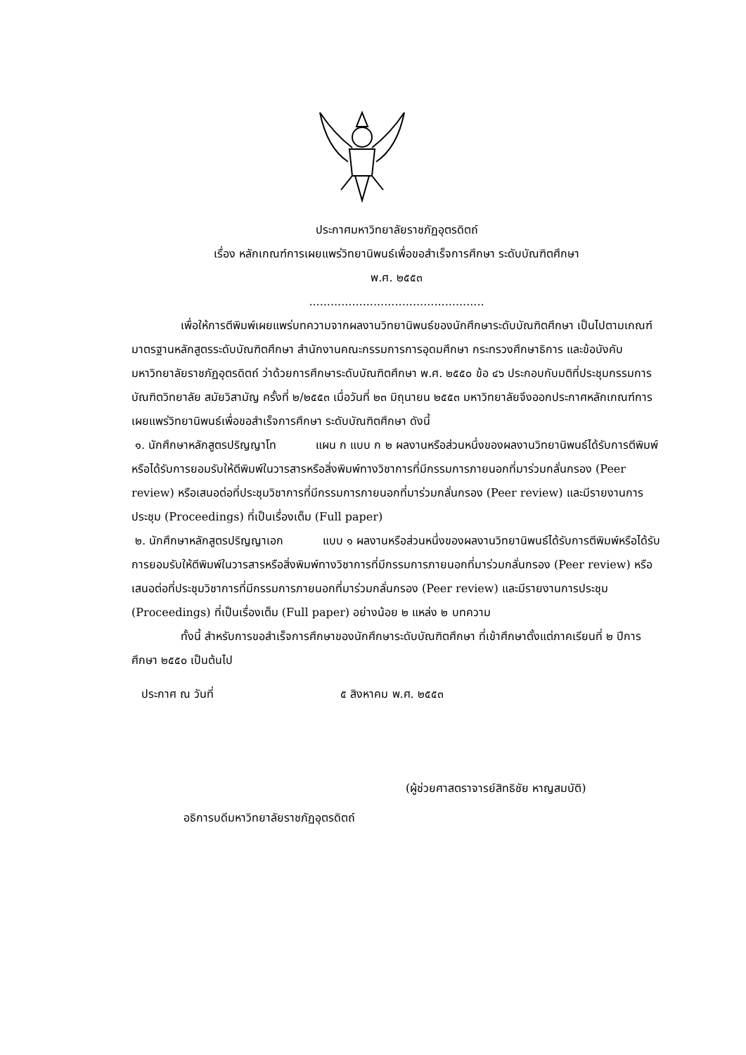ประกาศมหาวิทยาลัยราชภัฏอุตรดิตถ์
เรื่อง หลักเกณฑ์การเผยแพร่วิทยานิพนธ์เพื่อขอสำเร็จการศึกษา ระดับบัณฑิตศึกษา
พ.ศ. ๒๕๕๓
.................................................
เพื่อให้การตีพิมพ์เผยแพร่บทความจากผลงานวิทยานิพนธ์ของนักศึกษาระดับบัณฑิตศึกษา เป็นไปตามเกณฑ์มาตรฐานหลักสูตรระดับบัณฑิตศึกษา สำนักงานคณะกรรมการการอุดมศึกษา กระทรวงศึกษาธิการ และข้อบังคับมหาวิทยาลัยราชภัฏอุตรดิตถ์ ว่าด้วยการศึกษาระดับบัณฑิตศึกษา พ.ศ. ๒๕๕๐ ข้อ ๔๖ ประกอบกับมติที่ประชุมกรรมการบัณฑิตวิทยาลัย สมัยวิสามัญ ครั้งที่ ๒/๒๕๕๓ เมื่อวันที่ ๒๓ มิถุนายน ๒๕๕๓ มหาวิทยาลัยจึงออกประกาศหลักเกณฑ์การเผยแพร่วิทยานิพนธ์เพื่อขอสำเร็จการศึกษา ระดับบัณฑิตศึกษา ดังนี้
๑. นักศึกษาหลักสูตรปริญญาโท แผน ก แบบ ก ๒ ผลงานหรือส่วนหนึ่งของผลงานวิทยานิพนธ์ได้รับการตีพิมพ์หรือได้รับการยอมรับให้ตีพิมพ์ในวารสารหรือสิ่งพิมพ์ทางวิชาการที่มีกรรมการภายนอกที่มาร่วมกลั่นกรอง (Peer review) หรือเสนอต่อที่ประชุมวิชาการที่มีกรรมการภายนอกที่มาร่วมกลั่นกรอง (Peer review) และมีรายงานการประชุม (Proceedings) ที่เป็นเรื่องเต็ม (Full paper)
๒. นักศึกษาหลักสูตรปริญญาเอก แบบ ๑ ผลงานหรือส่วนหนึ่งของผลงานวิทยานิพนธ์ได้รับการตีพิมพ์หรือได้รับการยอมรับให้ตีพิมพ์ในวารสารหรือสิ่งพิมพ์ทางวิชาการที่มีกรรมการภายนอกที่มาร่วมกลั่นกรอง (Peer review) หรือเสนอต่อที่ประชุมวิชาการที่มีกรรมการภายนอกที่มาร่วมกลั่นกรอง (Peer review) และมีรายงานการประชุม (Proceedings) ที่เป็นเรื่องเต็ม (Full paper) อย่างน้อย ๒ แหล่ง ๒ บทความ
ทั้งนี้ สำหรับการขอสำเร็จการศึกษาของนักศึกษาระดับบัณฑิตศึกษา ที่เข้าศึกษาตั้งแต่ภาคเรียนที่ ๒ ปีการศึกษา ๒๕๕๐ เป็นต้นไป
ประกาศ ณ วันที่ ๕ สิงหาคม พ.ศ. ๒๕๕๓
(ผู้ช่วยศาสตราจารย์สิทธิชัย หาญสมบัติ)
อธิการบดีมหาวิทยาลัยราชภัฏอุตรดิตถ์